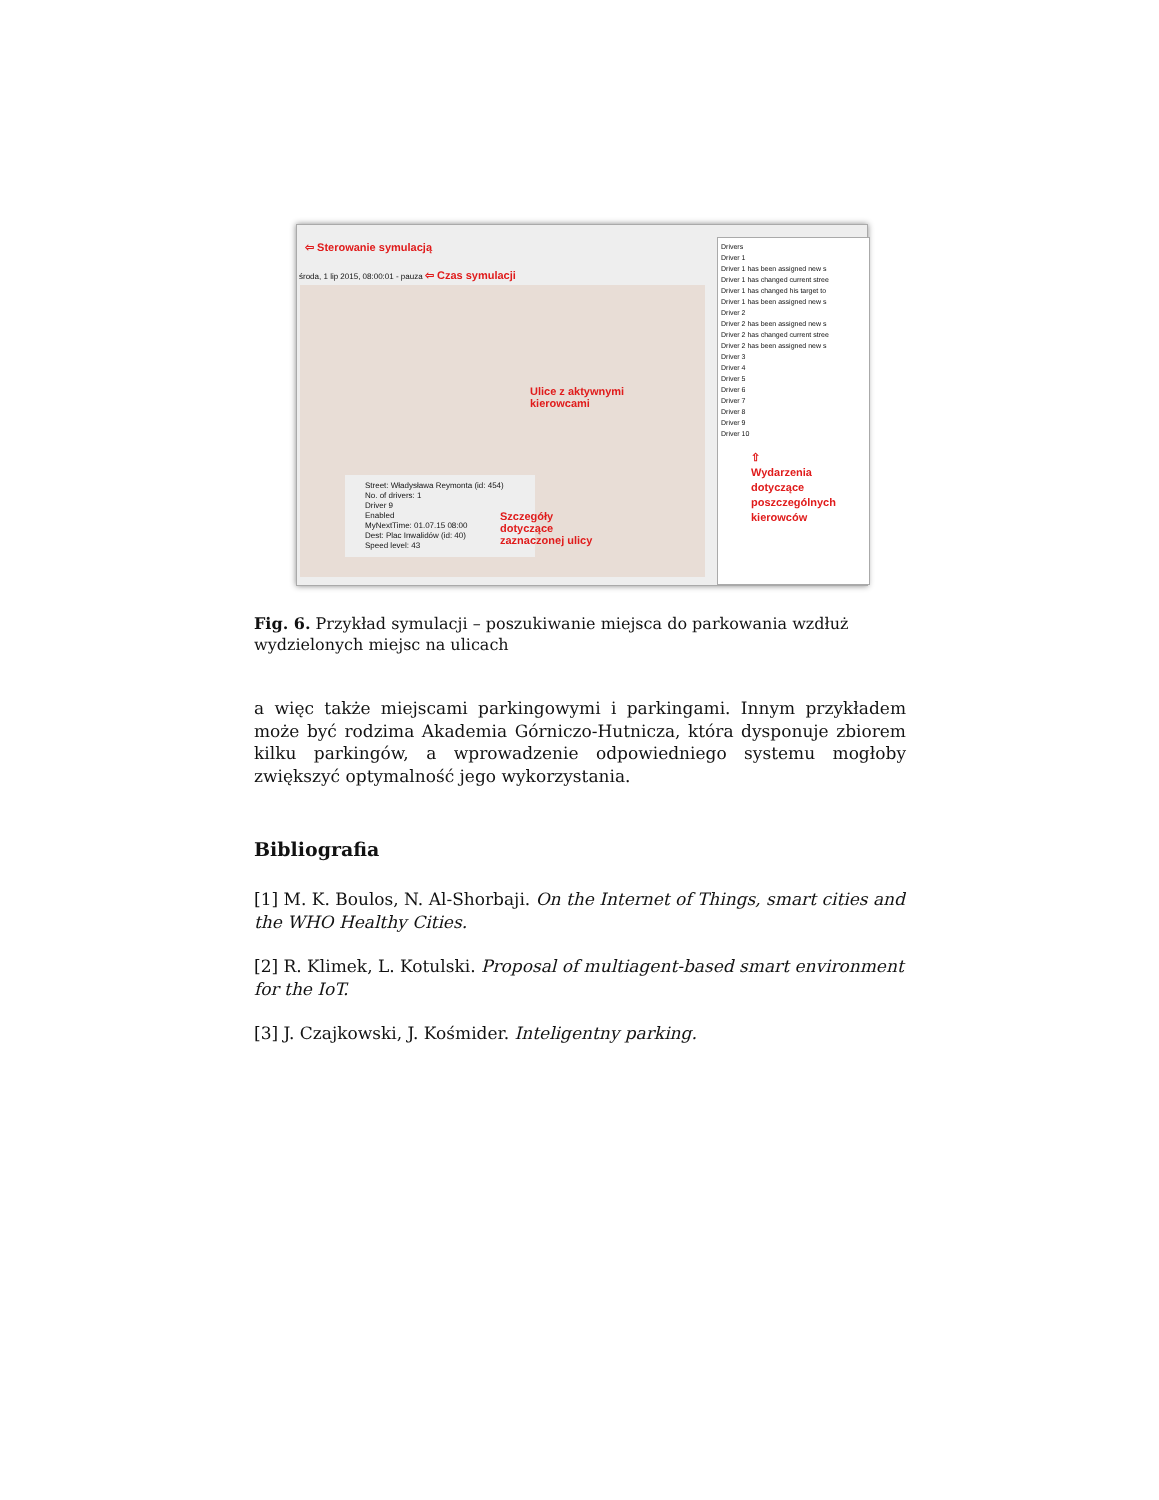⇦ Sterowanie symulacją
środa, 1 lip 2015, 08:00:01 - pauza ⇦ Czas symulacji
Ulice z aktywnymi
kierowcami
Street: Władysława Reymonta (id: 454)
No. of drivers: 1
Driver 9
Enabled
MyNextTime: 01.07.15 08:00
Dest: Plac Inwalidów (id: 40)
Speed level: 43
Szczegóły
dotyczące
zaznaczonej ulicy
Drivers
Driver 1
Driver 1 has been assigned new s
Driver 1 has changed current stree
Driver 1 has changed his target to
Driver 1 has been assigned new s
Driver 2
Driver 2 has been assigned new s
Driver 2 has changed current stree
Driver 2 has been assigned new s
Driver 3
Driver 4
Driver 5
Driver 6
Driver 7
Driver 8
Driver 9
Driver 10
⇧
Wydarzenia
dotyczące
poszczególnych
kierowców
Fig. 6. Przykład symulacji – poszukiwanie miejsca do parkowania wzdłuż wydzielonych miejsc na ulicach
a więc także miejscami parkingowymi i parkingami. Innym przykładem może być rodzima Akademia Górniczo-Hutnicza, która dysponuje zbiorem kilku parkingów, a wprowadzenie odpowiedniego systemu mogłoby zwiększyć optymalność jego wykorzystania.
Bibliografia
[1] M. K. Boulos, N. Al-Shorbaji. On the Internet of Things, smart cities and the WHO Healthy Cities.
[2] R. Klimek, L. Kotulski. Proposal of multiagent-based smart environment for the IoT.
[3] J. Czajkowski, J. Kośmider. Inteligentny parking.